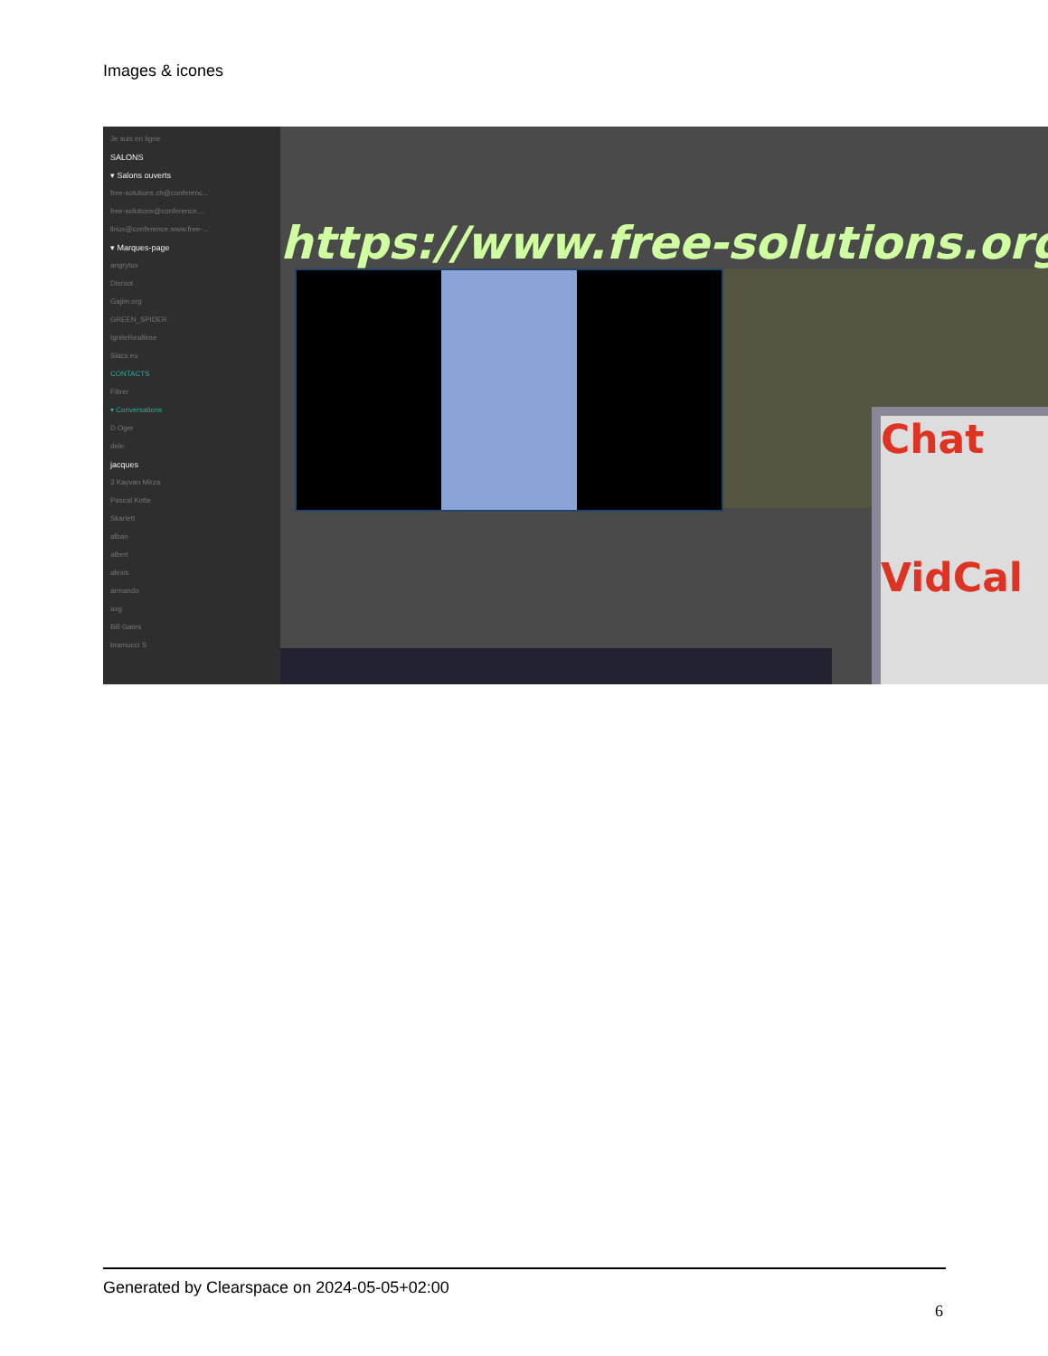Images & icones
Je suis en ligne
SALONS
▾ Salons ouverts
free-solutions.ch@conferenc...
free-solutions@conference....
linux@conference.www.free-...
▾ Marques-page
angrytux
Disroot
Gajim.org
GREEN_SPIDER
IgniteRealtime
Slacs.eu
CONTACTS
Filtrer
▾ Conversations
D Oger
dele
jacques
3 Kayvan Mirza
Pascal Kotte
Skarlett
alban
albert
alexis
armando
axg
Bill Gates
bramucci S
https://www.free-solutions.org/
Chat
VidCal
Generated by Clearspace on 2024-05-05+02:00
6